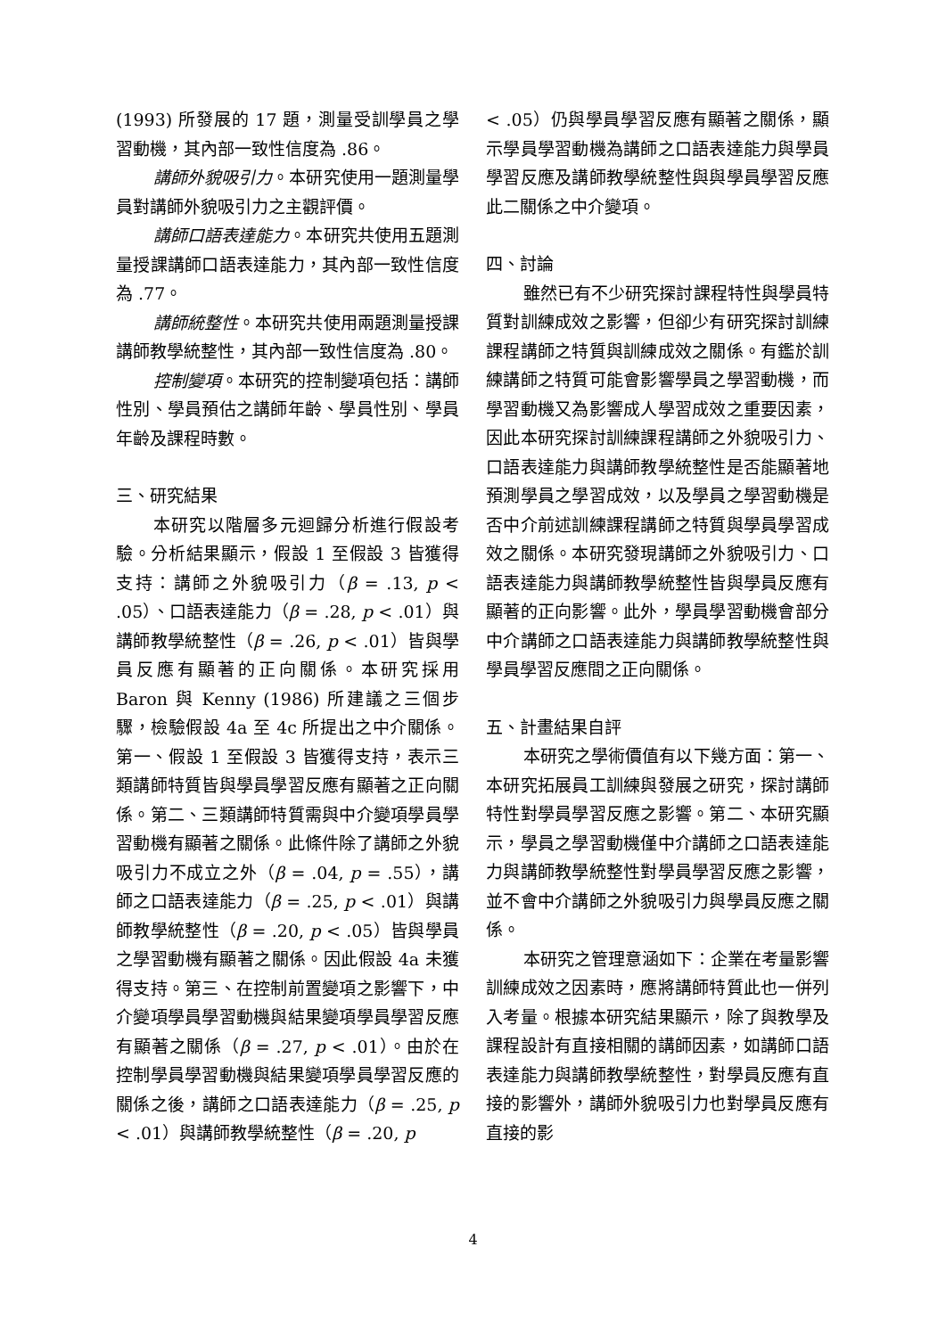(1993) 所發展的 17 題，測量受訓學員之學習動機，其內部一致性信度為 .86。
講師外貌吸引力。本研究使用一題測量學員對講師外貌吸引力之主觀評價。
講師口語表達能力。本研究共使用五題測量授課講師口語表達能力，其內部一致性信度為 .77。
講師統整性。本研究共使用兩題測量授課講師教學統整性，其內部一致性信度為 .80。
控制變項。本研究的控制變項包括：講師性別、學員預估之講師年齡、學員性別、學員年齡及課程時數。
三、研究結果
本研究以階層多元迴歸分析進行假設考驗。分析結果顯示，假設 1 至假設 3 皆獲得支持：講師之外貌吸引力（β = .13, p < .05）、口語表達能力（β = .28, p < .01）與講師教學統整性（β = .26, p < .01）皆與學員反應有顯著的正向關係。本研究採用 Baron 與 Kenny (1986) 所建議之三個步驟，檢驗假設 4a 至 4c 所提出之中介關係。第一、假設 1 至假設 3 皆獲得支持，表示三類講師特質皆與學員學習反應有顯著之正向關係。第二、三類講師特質需與中介變項學員學習動機有顯著之關係。此條件除了講師之外貌吸引力不成立之外（β = .04, p = .55），講師之口語表達能力（β = .25, p < .01）與講師教學統整性（β = .20, p < .05）皆與學員之學習動機有顯著之關係。因此假設 4a 未獲得支持。第三、在控制前置變項之影響下，中介變項學員學習動機與結果變項學員學習反應有顯著之關係（β = .27, p < .01）。由於在控制學員學習動機與結果變項學員學習反應的關係之後，講師之口語表達能力（β = .25, p < .01）與講師教學統整性（β = .20, p
< .05）仍與學員學習反應有顯著之關係，顯示學員學習動機為講師之口語表達能力與學員學習反應及講師教學統整性與與學員學習反應此二關係之中介變項。
四、討論
雖然已有不少研究探討課程特性與學員特質對訓練成效之影響，但卻少有研究探討訓練課程講師之特質與訓練成效之關係。有鑑於訓練講師之特質可能會影響學員之學習動機，而學習動機又為影響成人學習成效之重要因素，因此本研究探討訓練課程講師之外貌吸引力、口語表達能力與講師教學統整性是否能顯著地預測學員之學習成效，以及學員之學習動機是否中介前述訓練課程講師之特質與學員學習成效之關係。本研究發現講師之外貌吸引力、口語表達能力與講師教學統整性皆與學員反應有顯著的正向影響。此外，學員學習動機會部分中介講師之口語表達能力與講師教學統整性與學員學習反應間之正向關係。
五、計畫結果自評
本研究之學術價值有以下幾方面：第一、本研究拓展員工訓練與發展之研究，探討講師特性對學員學習反應之影響。第二、本研究顯示，學員之學習動機僅中介講師之口語表達能力與講師教學統整性對學員學習反應之影響，並不會中介講師之外貌吸引力與學員反應之關係。
本研究之管理意涵如下：企業在考量影響訓練成效之因素時，應將講師特質此也一併列入考量。根據本研究結果顯示，除了與教學及課程設計有直接相關的講師因素，如講師口語表達能力與講師教學統整性，對學員反應有直接的影響外，講師外貌吸引力也對學員反應有直接的影
4